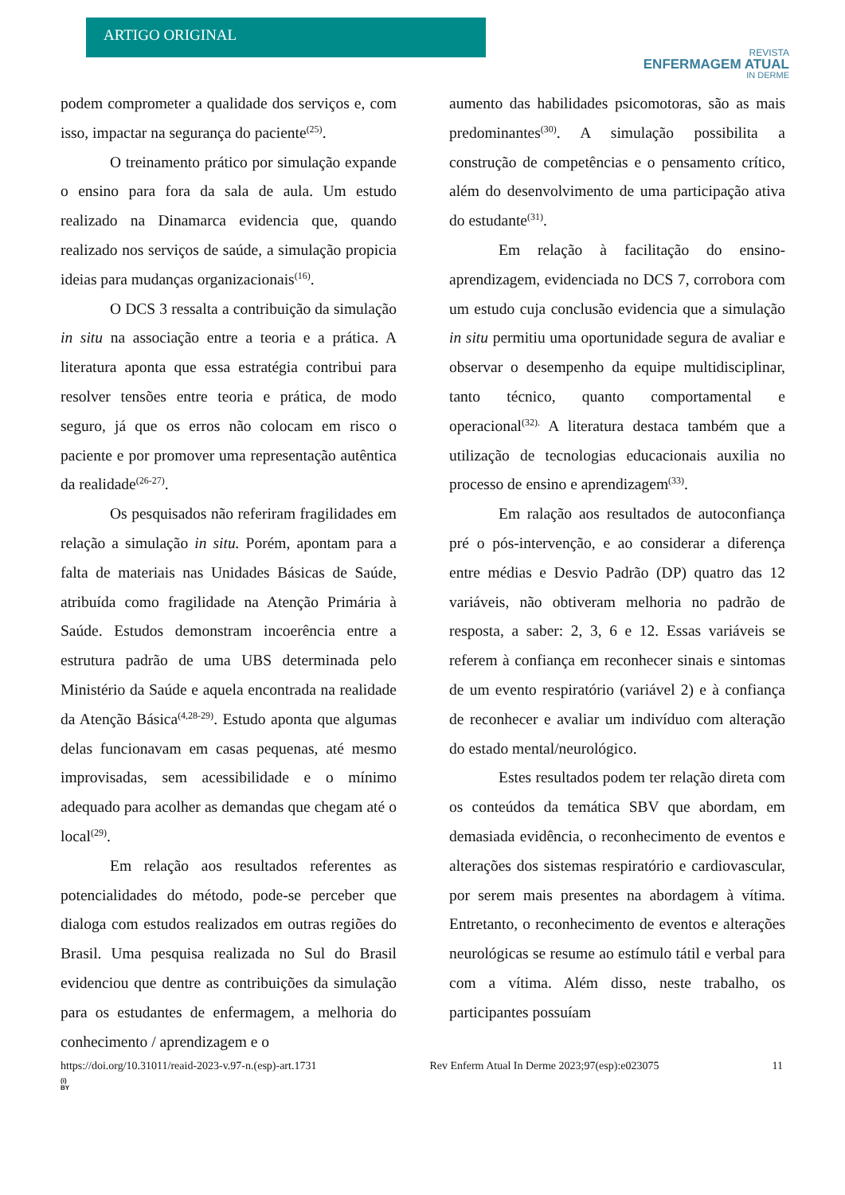ARTIGO ORIGINAL
REVISTA
ENFERMAGEM ATUAL
IN DERME
podem comprometer a qualidade dos serviços e, com isso, impactar na segurança do paciente<sup>(25)</sup>.
O treinamento prático por simulação expande o ensino para fora da sala de aula. Um estudo realizado na Dinamarca evidencia que, quando realizado nos serviços de saúde, a simulação propicia ideias para mudanças organizacionais<sup>(16)</sup>.
O DCS 3 ressalta a contribuição da simulação in situ na associação entre a teoria e a prática. A literatura aponta que essa estratégia contribui para resolver tensões entre teoria e prática, de modo seguro, já que os erros não colocam em risco o paciente e por promover uma representação autêntica da realidade<sup>(26-27)</sup>.
Os pesquisados não referiram fragilidades em relação a simulação in situ. Porém, apontam para a falta de materiais nas Unidades Básicas de Saúde, atribuída como fragilidade na Atenção Primária à Saúde. Estudos demonstram incoerência entre a estrutura padrão de uma UBS determinada pelo Ministério da Saúde e aquela encontrada na realidade da Atenção Básica<sup>(4,28-29)</sup>. Estudo aponta que algumas delas funcionavam em casas pequenas, até mesmo improvisadas, sem acessibilidade e o mínimo adequado para acolher as demandas que chegam até o local<sup>(29)</sup>.
Em relação aos resultados referentes as potencialidades do método, pode-se perceber que dialoga com estudos realizados em outras regiões do Brasil. Uma pesquisa realizada no Sul do Brasil evidenciou que dentre as contribuições da simulação para os estudantes de enfermagem, a melhoria do conhecimento / aprendizagem e o
aumento das habilidades psicomotoras, são as mais predominantes<sup>(30)</sup>. A simulação possibilita a construção de competências e o pensamento crítico, além do desenvolvimento de uma participação ativa do estudante<sup>(31)</sup>.
Em relação à facilitação do ensino-aprendizagem, evidenciada no DCS 7, corrobora com um estudo cuja conclusão evidencia que a simulação in situ permitiu uma oportunidade segura de avaliar e observar o desempenho da equipe multidisciplinar, tanto técnico, quanto comportamental e operacional<sup>(32).</sup> A literatura destaca também que a utilização de tecnologias educacionais auxilia no processo de ensino e aprendizagem<sup>(33)</sup>.
Em ralação aos resultados de autoconfiança pré o pós-intervenção, e ao considerar a diferença entre médias e Desvio Padrão (DP) quatro das 12 variáveis, não obtiveram melhoria no padrão de resposta, a saber: 2, 3, 6 e 12. Essas variáveis se referem à confiança em reconhecer sinais e sintomas de um evento respiratório (variável 2) e à confiança de reconhecer e avaliar um indivíduo com alteração do estado mental/neurológico.
Estes resultados podem ter relação direta com os conteúdos da temática SBV que abordam, em demasiada evidência, o reconhecimento de eventos e alterações dos sistemas respiratório e cardiovascular, por serem mais presentes na abordagem à vítima. Entretanto, o reconhecimento de eventos e alterações neurológicas se resume ao estímulo tátil e verbal para com a vítima. Além disso, neste trabalho, os participantes possuíam
https://doi.org/10.31011/reaid-2023-v.97-n.(esp)-art.1731 Rev Enferm Atual In Derme 2023;97(esp):e023075 11
(i)
BY